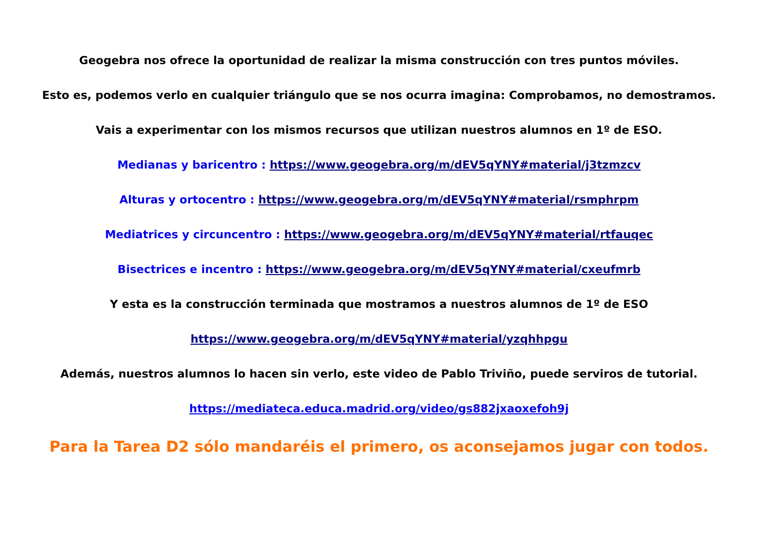Geogebra nos ofrece la oportunidad de realizar la misma construcción con tres puntos móviles.
Esto es, podemos verlo en cualquier triángulo que se nos ocurra imagina: Comprobamos, no demostramos.
Vais a experimentar con los mismos recursos que utilizan nuestros alumnos en 1º de ESO.
Medianas y baricentro : https://www.geogebra.org/m/dEV5qYNY#material/j3tzmzcv
Alturas y ortocentro : https://www.geogebra.org/m/dEV5qYNY#material/rsmphrpm
Mediatrices y circuncentro : https://www.geogebra.org/m/dEV5qYNY#material/rtfauqec
Bisectrices e incentro : https://www.geogebra.org/m/dEV5qYNY#material/cxeufmrb
Y esta es la construcción terminada que mostramos a nuestros alumnos de 1º de ESO
https://www.geogebra.org/m/dEV5qYNY#material/yzqhhpgu
Además, nuestros alumnos lo hacen sin verlo, este video de Pablo Triviño, puede serviros de tutorial.
https://mediateca.educa.madrid.org/video/gs882jxaoxefoh9j
Para la Tarea D2 sólo mandaréis el primero, os aconsejamos jugar con todos.